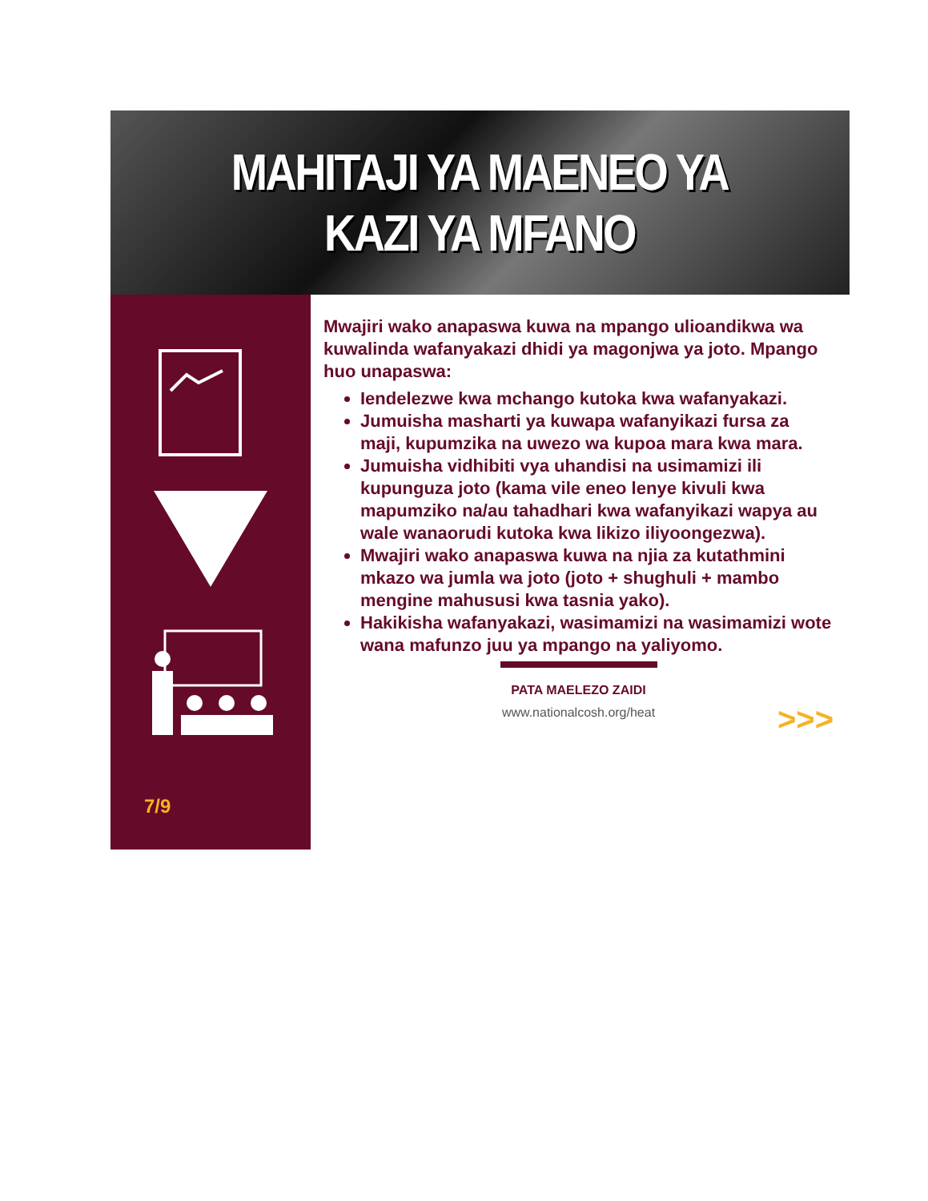MAHITAJI YA MAENEO YA
KAZI YA MFANO
7/9
Mwajiri wako anapaswa kuwa na mpango ulioandikwa wa kuwalinda wafanyakazi dhidi ya magonjwa ya joto. Mpango huo unapaswa:
Iendelezwe kwa mchango kutoka kwa wafanyakazi.
Jumuisha masharti ya kuwapa wafanyikazi fursa za maji, kupumzika na uwezo wa kupoa mara kwa mara.
Jumuisha vidhibiti vya uhandisi na usimamizi ili kupunguza joto (kama vile eneo lenye kivuli kwa mapumziko na/au tahadhari kwa wafanyikazi wapya au wale wanaorudi kutoka kwa likizo iliyoongezwa).
Mwajiri wako anapaswa kuwa na njia za kutathmini mkazo wa jumla wa joto (joto + shughuli + mambo mengine mahususi kwa tasnia yako).
Hakikisha wafanyakazi, wasimamizi na wasimamizi wote wana mafunzo juu ya mpango na yaliyomo.
PATA MAELEZO ZAIDI
www.nationalcosh.org/heat
>>>